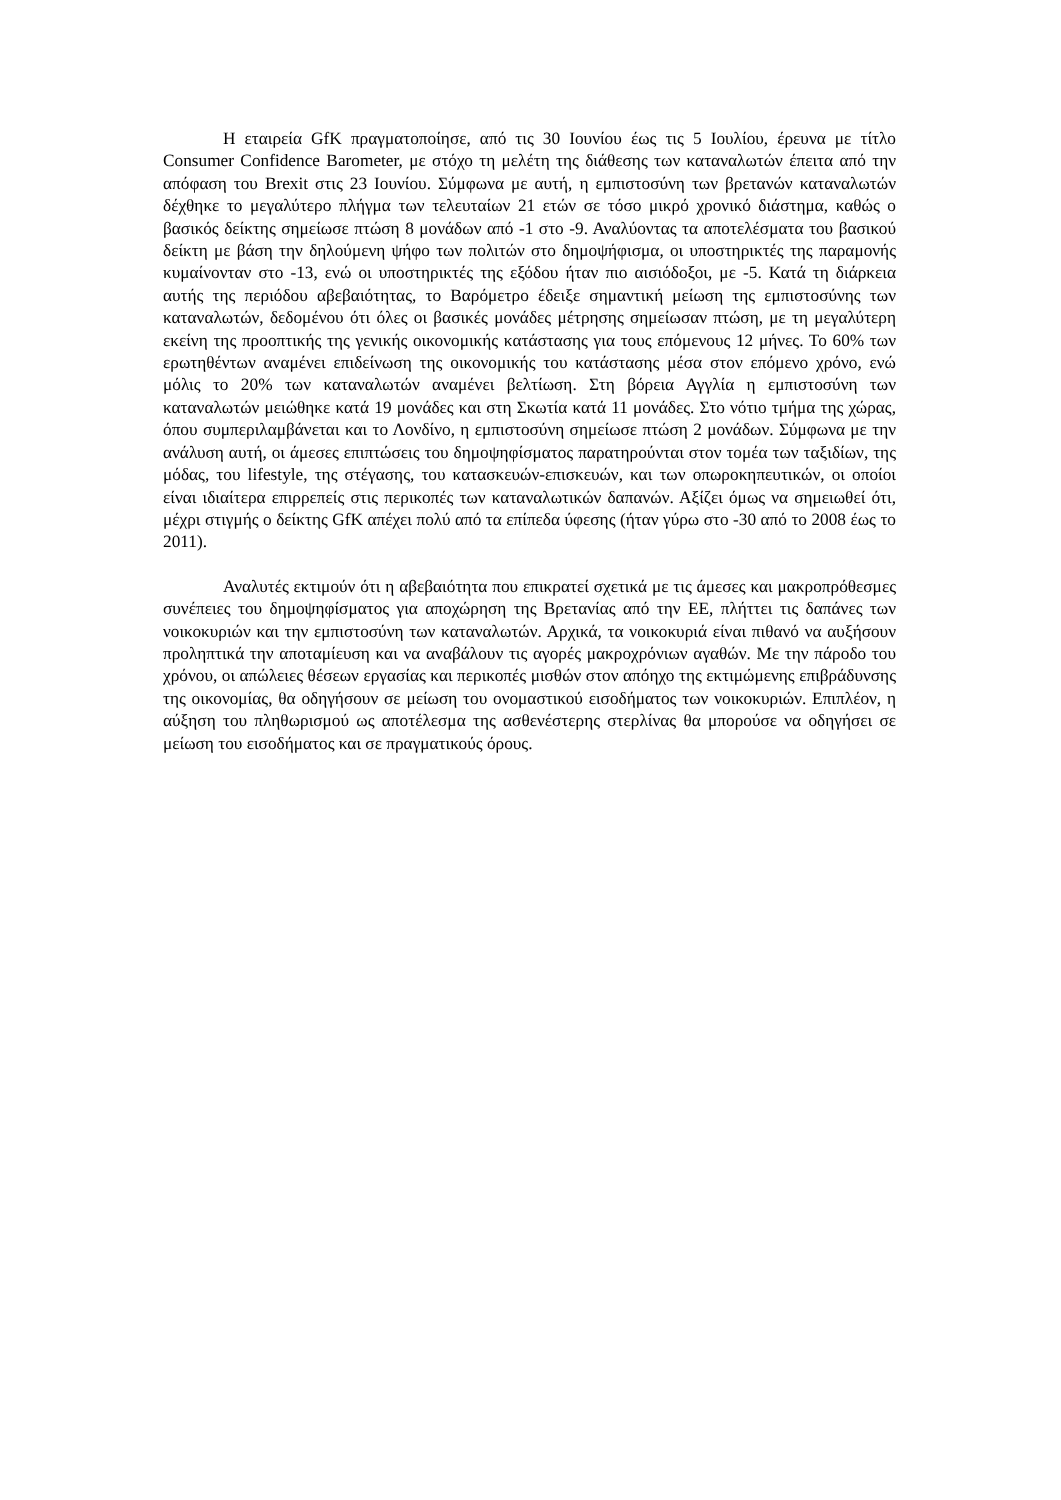Η εταιρεία GfK πραγματοποίησε, από τις 30 Ιουνίου έως τις 5 Ιουλίου, έρευνα με τίτλο Consumer Confidence Barometer, με στόχο τη μελέτη της διάθεσης των καταναλωτών έπειτα από την απόφαση του Brexit στις 23 Ιουνίου. Σύμφωνα με αυτή, η εμπιστοσύνη των βρετανών καταναλωτών δέχθηκε το μεγαλύτερο πλήγμα των τελευταίων 21 ετών σε τόσο μικρό χρονικό διάστημα, καθώς ο βασικός δείκτης σημείωσε πτώση 8 μονάδων από -1 στο -9. Αναλύοντας τα αποτελέσματα του βασικού δείκτη με βάση την δηλούμενη ψήφο των πολιτών στο δημοψήφισμα, οι υποστηρικτές της παραμονής κυμαίνονταν στο -13, ενώ οι υποστηρικτές της εξόδου ήταν πιο αισιόδοξοι, με -5. Κατά τη διάρκεια αυτής της περιόδου αβεβαιότητας, το Βαρόμετρο έδειξε σημαντική μείωση της εμπιστοσύνης των καταναλωτών, δεδομένου ότι όλες οι βασικές μονάδες μέτρησης σημείωσαν πτώση, με τη μεγαλύτερη εκείνη της προοπτικής της γενικής οικονομικής κατάστασης για τους επόμενους 12 μήνες. Το 60% των ερωτηθέντων αναμένει επιδείνωση της οικονομικής του κατάστασης μέσα στον επόμενο χρόνο, ενώ μόλις το 20% των καταναλωτών αναμένει βελτίωση. Στη βόρεια Αγγλία η εμπιστοσύνη των καταναλωτών μειώθηκε κατά 19 μονάδες και στη Σκωτία κατά 11 μονάδες. Στο νότιο τμήμα της χώρας, όπου συμπεριλαμβάνεται και το Λονδίνο, η εμπιστοσύνη σημείωσε πτώση 2 μονάδων. Σύμφωνα με την ανάλυση αυτή, οι άμεσες επιπτώσεις του δημοψηφίσματος παρατηρούνται στον τομέα των ταξιδίων, της μόδας, του lifestyle, της στέγασης, του κατασκευών-επισκευών, και των οπωροκηπευτικών, οι οποίοι είναι ιδιαίτερα επιρρεπείς στις περικοπές των καταναλωτικών δαπανών. Αξίζει όμως να σημειωθεί ότι, μέχρι στιγμής ο δείκτης GfK απέχει πολύ από τα επίπεδα ύφεσης (ήταν γύρω στο -30 από το 2008 έως το 2011).
Αναλυτές εκτιμούν ότι η αβεβαιότητα που επικρατεί σχετικά με τις άμεσες και μακροπρόθεσμες συνέπειες του δημοψηφίσματος για αποχώρηση της Βρετανίας από την ΕΕ, πλήττει τις δαπάνες των νοικοκυριών και την εμπιστοσύνη των καταναλωτών. Αρχικά, τα νοικοκυριά είναι πιθανό να αυξήσουν προληπτικά την αποταμίευση και να αναβάλουν τις αγορές μακροχρόνιων αγαθών. Με την πάροδο του χρόνου, οι απώλειες θέσεων εργασίας και περικοπές μισθών στον απόηχο της εκτιμώμενης επιβράδυνσης της οικονομίας, θα οδηγήσουν σε μείωση του ονομαστικού εισοδήματος των νοικοκυριών. Επιπλέον, η αύξηση του πληθωρισμού ως αποτέλεσμα της ασθενέστερης στερλίνας θα μπορούσε να οδηγήσει σε μείωση του εισοδήματος και σε πραγματικούς όρους.